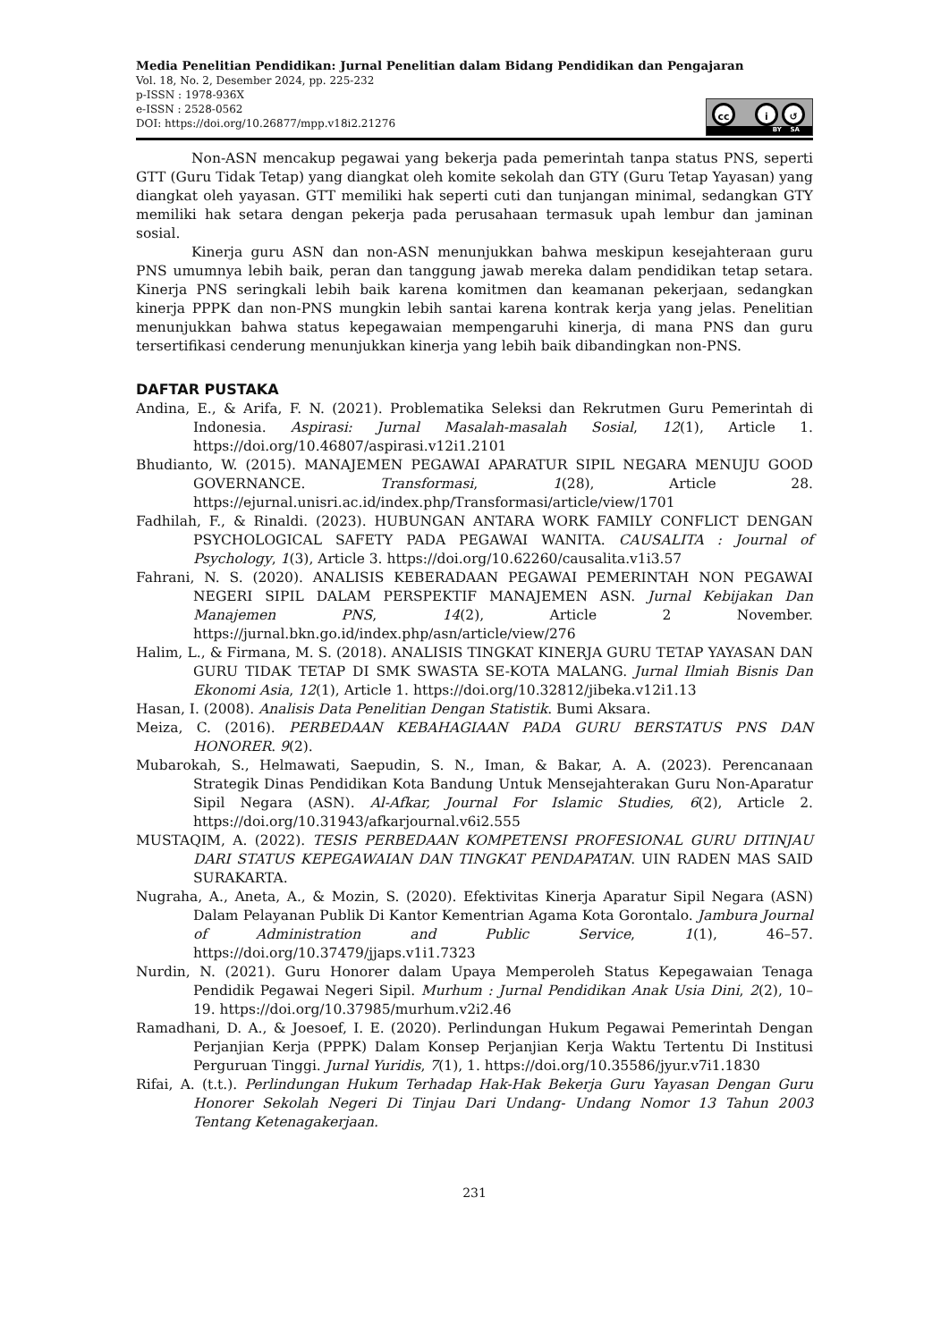Media Penelitian Pendidikan: Jurnal Penelitian dalam Bidang Pendidikan dan Pengajaran
Vol. 18, No. 2, Desember 2024, pp. 225-232
p-ISSN : 1978-936X
e-ISSN : 2528-0562
DOI: https://doi.org/10.26877/mpp.v18i2.21276
cc i ↺
BY SA
Non-ASN mencakup pegawai yang bekerja pada pemerintah tanpa status PNS, seperti GTT (Guru Tidak Tetap) yang diangkat oleh komite sekolah dan GTY (Guru Tetap Yayasan) yang diangkat oleh yayasan. GTT memiliki hak seperti cuti dan tunjangan minimal, sedangkan GTY memiliki hak setara dengan pekerja pada perusahaan termasuk upah lembur dan jaminan sosial.
Kinerja guru ASN dan non-ASN menunjukkan bahwa meskipun kesejahteraan guru PNS umumnya lebih baik, peran dan tanggung jawab mereka dalam pendidikan tetap setara. Kinerja PNS seringkali lebih baik karena komitmen dan keamanan pekerjaan, sedangkan kinerja PPPK dan non-PNS mungkin lebih santai karena kontrak kerja yang jelas. Penelitian menunjukkan bahwa status kepegawaian mempengaruhi kinerja, di mana PNS dan guru tersertifikasi cenderung menunjukkan kinerja yang lebih baik dibandingkan non-PNS.
DAFTAR PUSTAKA
Andina, E., & Arifa, F. N. (2021). Problematika Seleksi dan Rekrutmen Guru Pemerintah di Indonesia. Aspirasi: Jurnal Masalah-masalah Sosial, 12(1), Article 1. https://doi.org/10.46807/aspirasi.v12i1.2101
Bhudianto, W. (2015). MANAJEMEN PEGAWAI APARATUR SIPIL NEGARA MENUJU GOOD GOVERNANCE. Transformasi, 1(28), Article 28. https://ejurnal.unisri.ac.id/index.php/Transformasi/article/view/1701
Fadhilah, F., & Rinaldi. (2023). HUBUNGAN ANTARA WORK FAMILY CONFLICT DENGAN PSYCHOLOGICAL SAFETY PADA PEGAWAI WANITA. CAUSALITA : Journal of Psychology, 1(3), Article 3. https://doi.org/10.62260/causalita.v1i3.57
Fahrani, N. S. (2020). ANALISIS KEBERADAAN PEGAWAI PEMERINTAH NON PEGAWAI NEGERI SIPIL DALAM PERSPEKTIF MANAJEMEN ASN. Jurnal Kebijakan Dan Manajemen PNS, 14(2), Article 2 November. https://jurnal.bkn.go.id/index.php/asn/article/view/276
Halim, L., & Firmana, M. S. (2018). ANALISIS TINGKAT KINERJA GURU TETAP YAYASAN DAN GURU TIDAK TETAP DI SMK SWASTA SE-KOTA MALANG. Jurnal Ilmiah Bisnis Dan Ekonomi Asia, 12(1), Article 1. https://doi.org/10.32812/jibeka.v12i1.13
Hasan, I. (2008). Analisis Data Penelitian Dengan Statistik. Bumi Aksara.
Meiza, C. (2016). PERBEDAAN KEBAHAGIAAN PADA GURU BERSTATUS PNS DAN HONORER. 9(2).
Mubarokah, S., Helmawati, Saepudin, S. N., Iman, & Bakar, A. A. (2023). Perencanaan Strategik Dinas Pendidikan Kota Bandung Untuk Mensejahterakan Guru Non-Aparatur Sipil Negara (ASN). Al-Afkar, Journal For Islamic Studies, 6(2), Article 2. https://doi.org/10.31943/afkarjournal.v6i2.555
MUSTAQIM, A. (2022). TESIS PERBEDAAN KOMPETENSI PROFESIONAL GURU DITINJAU DARI STATUS KEPEGAWAIAN DAN TINGKAT PENDAPATAN. UIN RADEN MAS SAID SURAKARTA.
Nugraha, A., Aneta, A., & Mozin, S. (2020). Efektivitas Kinerja Aparatur Sipil Negara (ASN) Dalam Pelayanan Publik Di Kantor Kementrian Agama Kota Gorontalo. Jambura Journal of Administration and Public Service, 1(1), 46–57. https://doi.org/10.37479/jjaps.v1i1.7323
Nurdin, N. (2021). Guru Honorer dalam Upaya Memperoleh Status Kepegawaian Tenaga Pendidik Pegawai Negeri Sipil. Murhum : Jurnal Pendidikan Anak Usia Dini, 2(2), 10–19. https://doi.org/10.37985/murhum.v2i2.46
Ramadhani, D. A., & Joesoef, I. E. (2020). Perlindungan Hukum Pegawai Pemerintah Dengan Perjanjian Kerja (PPPK) Dalam Konsep Perjanjian Kerja Waktu Tertentu Di Institusi Perguruan Tinggi. Jurnal Yuridis, 7(1), 1. https://doi.org/10.35586/jyur.v7i1.1830
Rifai, A. (t.t.). Perlindungan Hukum Terhadap Hak-Hak Bekerja Guru Yayasan Dengan Guru Honorer Sekolah Negeri Di Tinjau Dari Undang- Undang Nomor 13 Tahun 2003 Tentang Ketenagakerjaan.
231